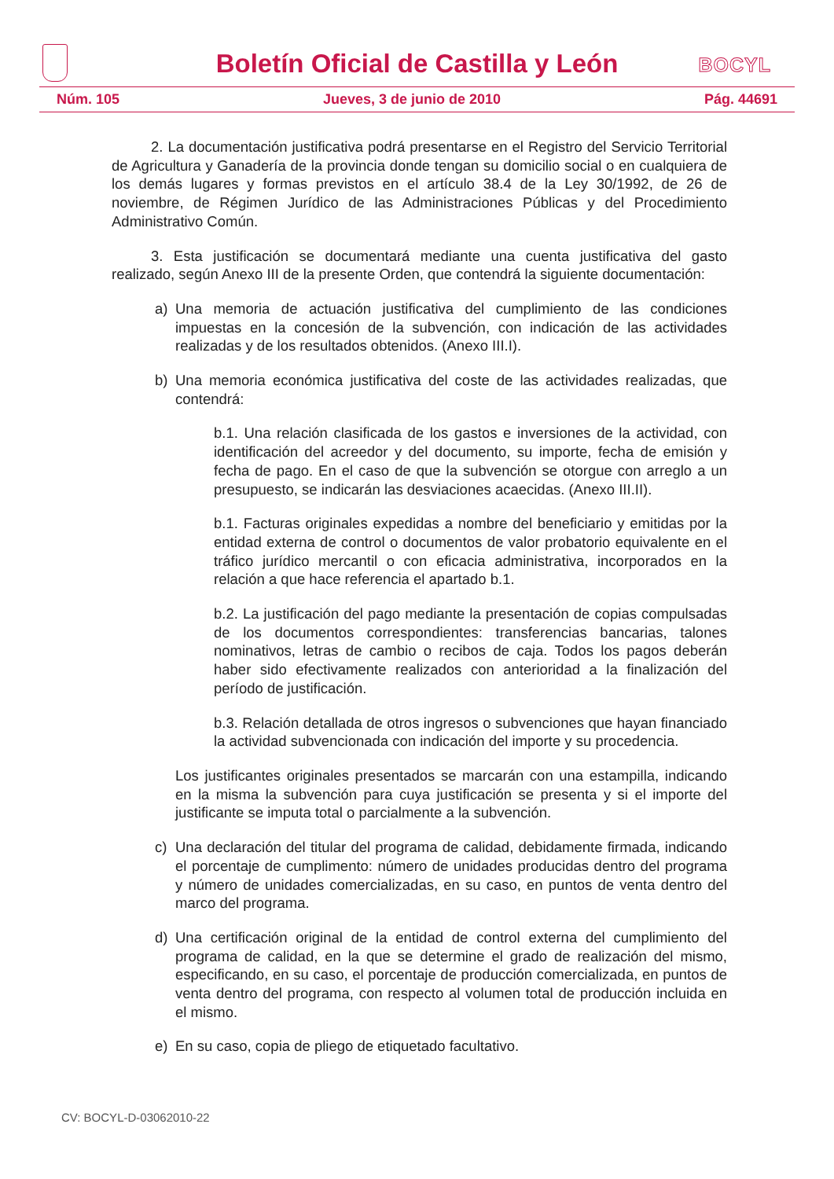Boletín Oficial de Castilla y León
BOCYL
Núm. 105 Jueves, 3 de junio de 2010 Pág. 44691
2. La documentación justificativa podrá presentarse en el Registro del Servicio Territorial de Agricultura y Ganadería de la provincia donde tengan su domicilio social o en cualquiera de los demás lugares y formas previstos en el artículo 38.4 de la Ley 30/1992, de 26 de noviembre, de Régimen Jurídico de las Administraciones Públicas y del Procedimiento Administrativo Común.
3. Esta justificación se documentará mediante una cuenta justificativa del gasto realizado, según Anexo III de la presente Orden, que contendrá la siguiente documentación:
a) Una memoria de actuación justificativa del cumplimiento de las condiciones impuestas en la concesión de la subvención, con indicación de las actividades realizadas y de los resultados obtenidos. (Anexo III.I).
b) Una memoria económica justificativa del coste de las actividades realizadas, que contendrá:
b.1. Una relación clasificada de los gastos e inversiones de la actividad, con identificación del acreedor y del documento, su importe, fecha de emisión y fecha de pago. En el caso de que la subvención se otorgue con arreglo a un presupuesto, se indicarán las desviaciones acaecidas. (Anexo III.II).
b.1. Facturas originales expedidas a nombre del beneficiario y emitidas por la entidad externa de control o documentos de valor probatorio equivalente en el tráfico jurídico mercantil o con eficacia administrativa, incorporados en la relación a que hace referencia el apartado b.1.
b.2. La justificación del pago mediante la presentación de copias compulsadas de los documentos correspondientes: transferencias bancarias, talones nominativos, letras de cambio o recibos de caja. Todos los pagos deberán haber sido efectivamente realizados con anterioridad a la finalización del período de justificación.
b.3. Relación detallada de otros ingresos o subvenciones que hayan financiado la actividad subvencionada con indicación del importe y su procedencia.
Los justificantes originales presentados se marcarán con una estampilla, indicando en la misma la subvención para cuya justificación se presenta y si el importe del justificante se imputa total o parcialmente a la subvención.
c) Una declaración del titular del programa de calidad, debidamente firmada, indicando el porcentaje de cumplimento: número de unidades producidas dentro del programa y número de unidades comercializadas, en su caso, en puntos de venta dentro del marco del programa.
d) Una certificación original de la entidad de control externa del cumplimiento del programa de calidad, en la que se determine el grado de realización del mismo, especificando, en su caso, el porcentaje de producción comercializada, en puntos de venta dentro del programa, con respecto al volumen total de producción incluida en el mismo.
e) En su caso, copia de pliego de etiquetado facultativo.
CV: BOCYL-D-03062010-22